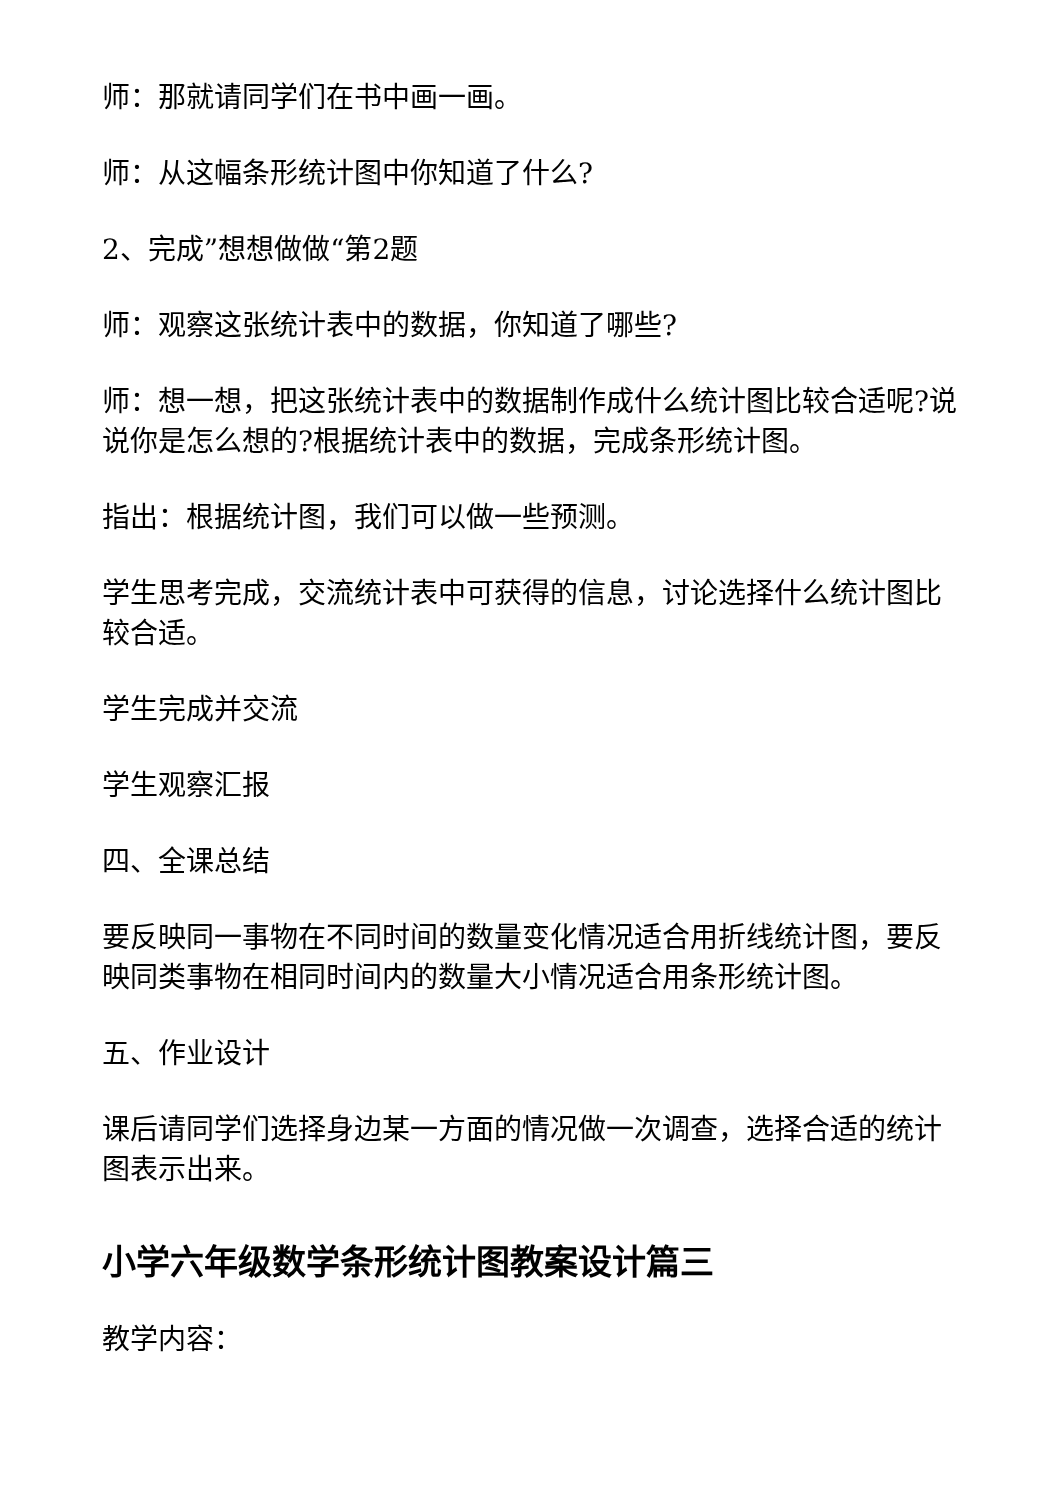师：那就请同学们在书中画一画。
师：从这幅条形统计图中你知道了什么?
2、完成”想想做做“第2题
师：观察这张统计表中的数据，你知道了哪些?
师：想一想，把这张统计表中的数据制作成什么统计图比较合适呢?说说你是怎么想的?根据统计表中的数据，完成条形统计图。
指出：根据统计图，我们可以做一些预测。
学生思考完成，交流统计表中可获得的信息，讨论选择什么统计图比较合适。
学生完成并交流
学生观察汇报
四、全课总结
要反映同一事物在不同时间的数量变化情况适合用折线统计图，要反映同类事物在相同时间内的数量大小情况适合用条形统计图。
五、作业设计
课后请同学们选择身边某一方面的情况做一次调查，选择合适的统计图表示出来。
小学六年级数学条形统计图教案设计篇三
教学内容：